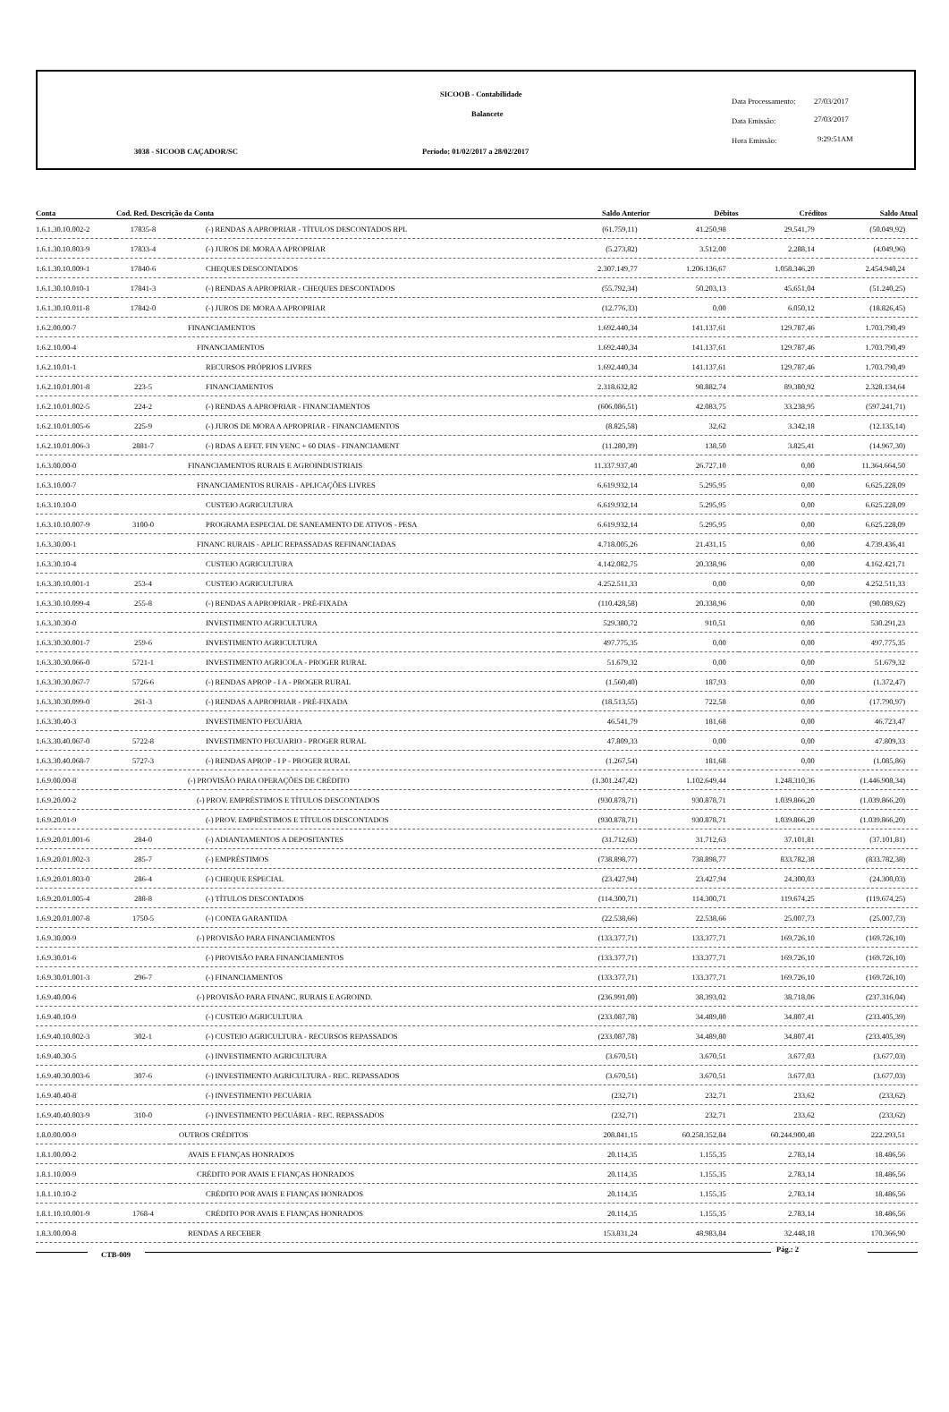SICOOB - Contabilidade
Balancete
3038 - SICOOB CAÇADOR/SC
Período: 01/02/2017 a 28/02/2017
Data Processamento: 27/03/2017
Data Emissão: 27/03/2017
Hora Emissão: 9:29:51AM
| Conta | Cod. Red. Descrição da Conta | | Saldo Anterior | Débitos | Créditos | Saldo Atual |
| --- | --- | --- | --- | --- | --- | --- |
| 1.6.1.30.10.002-2 | 17835-8 | (-) RENDAS A APROPRIAR - TÍTULOS DESCONTADOS RPL | (61.759,11) | 41.250,98 | 29.541,79 | (50.049,92) |
| 1.6.1.30.10.003-9 | 17833-4 | (-) JUROS DE MORA A APROPRIAR | (5.273,82) | 3.512,00 | 2.288,14 | (4.049,96) |
| 1.6.1.30.10.009-1 | 17840-6 | CHEQUES DESCONTADOS | 2.307.149,77 | 1.206.136,67 | 1.058.346,20 | 2.454.940,24 |
| 1.6.1.30.10.010-1 | 17841-3 | (-) RENDAS A APROPRIAR - CHEQUES DESCONTADOS | (55.792,34) | 50.203,13 | 45.651,04 | (51.240,25) |
| 1.6.1.30.10.011-8 | 17842-0 | (-) JUROS DE MORA A APROPRIAR | (12.776,33) | 0,00 | 6.050,12 | (18.826,45) |
| 1.6.2.00.00-7 | | FINANCIAMENTOS | 1.692.440,34 | 141.137,61 | 129.787,46 | 1.703.790,49 |
| 1.6.2.10.00-4 | | FINANCIAMENTOS | 1.692.440,34 | 141.137,61 | 129.787,46 | 1.703.790,49 |
| 1.6.2.10.01-1 | | RECURSOS PRÓPRIOS LIVRES | 1.692.440,34 | 141.137,61 | 129.787,46 | 1.703.790,49 |
| 1.6.2.10.01.001-8 | 223-5 | FINANCIAMENTOS | 2.318.632,82 | 98.882,74 | 89.380,92 | 2.328.134,64 |
| 1.6.2.10.01.002-5 | 224-2 | (-) RENDAS A APROPRIAR - FINANCIAMENTOS | (606.086,51) | 42.083,75 | 33.238,95 | (597.241,71) |
| 1.6.2.10.01.005-6 | 225-9 | (-) JUROS DE MORA A APROPRIAR - FINANCIAMENTOS | (8.825,58) | 32,62 | 3.342,18 | (12.135,14) |
| 1.6.2.10.01.006-3 | 2881-7 | (-) RDAS A EFET. FIN VENC + 60 DIAS - FINANCIAMENT | (11.280,39) | 138,50 | 3.825,41 | (14.967,30) |
| 1.6.3.00.00-0 | | FINANCIAMENTOS RURAIS E AGROINDUSTRIAIS | 11.337.937,40 | 26.727,10 | 0,00 | 11.364.664,50 |
| 1.6.3.10.00-7 | | FINANCIAMENTOS RURAIS - APLICAÇÕES LIVRES | 6.619.932,14 | 5.295,95 | 0,00 | 6.625.228,09 |
| 1.6.3.10.10-0 | | CUSTEIO AGRICULTURA | 6.619.932,14 | 5.295,95 | 0,00 | 6.625.228,09 |
| 1.6.3.10.10.007-9 | 3100-0 | PROGRAMA ESPECIAL DE SANEAMENTO DE ATIVOS - PESA | 6.619.932,14 | 5.295,95 | 0,00 | 6.625.228,09 |
| 1.6.3.30.00-1 | | FINANC RURAIS - APLIC REPASSADAS REFINANCIADAS | 4.718.005,26 | 21.431,15 | 0,00 | 4.739.436,41 |
| 1.6.3.30.10-4 | | CUSTEIO AGRICULTURA | 4.142.082,75 | 20.338,96 | 0,00 | 4.162.421,71 |
| 1.6.3.30.10.001-1 | 253-4 | CUSTEIO AGRICULTURA | 4.252.511,33 | 0,00 | 0,00 | 4.252.511,33 |
| 1.6.3.30.10.099-4 | 255-8 | (-) RENDAS A APROPRIAR - PRÉ-FIXADA | (110.428,58) | 20.338,96 | 0,00 | (90.089,62) |
| 1.6.3.30.30-0 | | INVESTIMENTO AGRICULTURA | 529.380,72 | 910,51 | 0,00 | 530.291,23 |
| 1.6.3.30.30.001-7 | 259-6 | INVESTIMENTO AGRICULTURA | 497.775,35 | 0,00 | 0,00 | 497.775,35 |
| 1.6.3.30.30.066-0 | 5721-1 | INVESTIMENTO AGRICOLA - PROGER RURAL | 51.679,32 | 0,00 | 0,00 | 51.679,32 |
| 1.6.3.30.30.067-7 | 5726-6 | (-) RENDAS APROP - I A - PROGER RURAL | (1.560,40) | 187,93 | 0,00 | (1.372,47) |
| 1.6.3.30.30.099-0 | 261-3 | (-) RENDAS A APROPRIAR - PRÉ-FIXADA | (18.513,55) | 722,58 | 0,00 | (17.790,97) |
| 1.6.3.30.40-3 | | INVESTIMENTO PECUÁRIA | 46.541,79 | 181,68 | 0,00 | 46.723,47 |
| 1.6.3.30.40.067-0 | 5722-8 | INVESTIMENTO PECUARIO - PROGER RURAL | 47.809,33 | 0,00 | 0,00 | 47.809,33 |
| 1.6.3.30.40.068-7 | 5727-3 | (-) RENDAS APROP - I P - PROGER RURAL | (1.267,54) | 181,68 | 0,00 | (1.085,86) |
| 1.6.9.00.00-8 | | (-) PROVISÃO PARA OPERAÇÕES DE CRÉDITO | (1.301.247,42) | 1.102.649,44 | 1.248.310,36 | (1.446.908,34) |
| 1.6.9.20.00-2 | | (-) PROV. EMPRÉSTIMOS E TÍTULOS DESCONTADOS | (930.878,71) | 930.878,71 | 1.039.866,20 | (1.039.866,20) |
| 1.6.9.20.01-9 | | (-) PROV. EMPRÉSTIMOS E TÍTULOS DESCONTADOS | (930.878,71) | 930.878,71 | 1.039.866,20 | (1.039.866,20) |
| 1.6.9.20.01.001-6 | 284-0 | (-) ADIANTAMENTOS A DEPOSITANTES | (31.712,63) | 31.712,63 | 37.101,81 | (37.101,81) |
| 1.6.9.20.01.002-3 | 285-7 | (-) EMPRÉSTIMOS | (738.898,77) | 738.898,77 | 833.782,38 | (833.782,38) |
| 1.6.9.20.01.003-0 | 286-4 | (-) CHEQUE ESPECIAL | (23.427,94) | 23.427,94 | 24.300,03 | (24.300,03) |
| 1.6.9.20.01.005-4 | 288-8 | (-) TÍTULOS DESCONTADOS | (114.300,71) | 114.300,71 | 119.674,25 | (119.674,25) |
| 1.6.9.20.01.007-8 | 1750-5 | (-) CONTA GARANTIDA | (22.538,66) | 22.538,66 | 25.007,73 | (25.007,73) |
| 1.6.9.30.00-9 | | (-) PROVISÃO PARA FINANCIAMENTOS | (133.377,71) | 133.377,71 | 169.726,10 | (169.726,10) |
| 1.6.9.30.01-6 | | (-) PROVISÃO PARA FINANCIAMENTOS | (133.377,71) | 133.377,71 | 169.726,10 | (169.726,10) |
| 1.6.9.30.01.001-3 | 296-7 | (-) FINANCIAMENTOS | (133.377,71) | 133.377,71 | 169.726,10 | (169.726,10) |
| 1.6.9.40.00-6 | | (-) PROVISÃO PARA FINANC. RURAIS E AGROIND. | (236.991,00) | 38.393,02 | 38.718,06 | (237.316,04) |
| 1.6.9.40.10-9 | | (-) CUSTEIO AGRICULTURA | (233.087,78) | 34.489,80 | 34.807,41 | (233.405,39) |
| 1.6.9.40.10.002-3 | 302-1 | (-) CUSTEIO AGRICULTURA - RECURSOS REPASSADOS | (233.087,78) | 34.489,80 | 34.807,41 | (233.405,39) |
| 1.6.9.40.30-5 | | (-) INVESTIMENTO AGRICULTURA | (3.670,51) | 3.670,51 | 3.677,03 | (3.677,03) |
| 1.6.9.40.30.003-6 | 307-6 | (-) INVESTIMENTO AGRICULTURA - REC. REPASSADOS | (3.670,51) | 3.670,51 | 3.677,03 | (3.677,03) |
| 1.6.9.40.40-8 | | (-) INVESTIMENTO PECUÁRIA | (232,71) | 232,71 | 233,62 | (233,62) |
| 1.6.9.40.40.003-9 | 310-0 | (-) INVESTIMENTO PECUÁRIA - REC. REPASSADOS | (232,71) | 232,71 | 233,62 | (233,62) |
| 1.8.0.00.00-9 | | OUTROS CRÉDITOS | 208.841,15 | 60.258.352,84 | 60.244.900,48 | 222.293,51 |
| 1.8.1.00.00-2 | | AVAIS E FIANÇAS HONRADOS | 20.114,35 | 1.155,35 | 2.783,14 | 18.486,56 |
| 1.8.1.10.00-9 | | CRÉDITO POR AVAIS E FIANÇAS HONRADOS | 20.114,35 | 1.155,35 | 2.783,14 | 18.486,56 |
| 1.8.1.10.10-2 | | CRÉDITO POR AVAIS E FIANÇAS HONRADOS | 20.114,35 | 1.155,35 | 2.783,14 | 18.486,56 |
| 1.8.1.10.10.001-9 | 1768-4 | CRÉDITO POR AVAIS E FIANÇAS HONRADOS | 20.114,35 | 1.155,35 | 2.783,14 | 18.486,56 |
| 1.8.3.00.00-8 | | RENDAS A RECEBER | 153.831,24 | 48.983,84 | 32.448,18 | 170.366,90 |
CTB-009
Pág.: 2